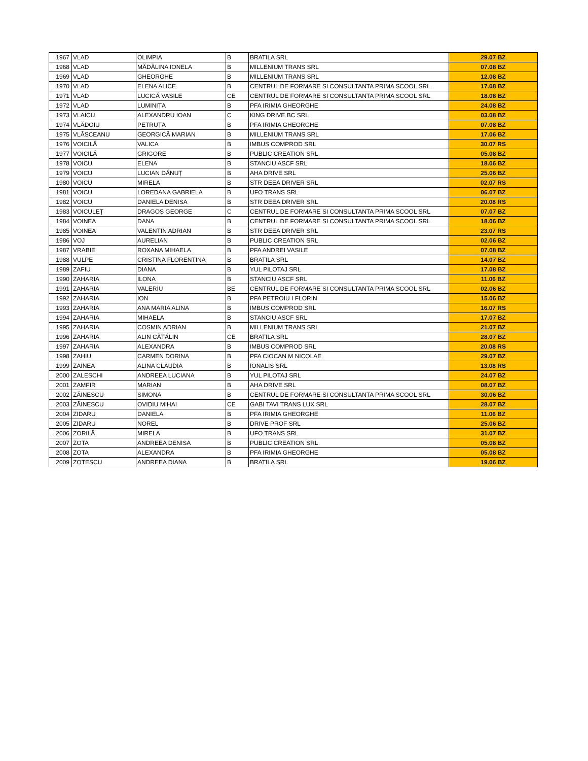| 1967 | VLAD | OLIMPIA | B | BRATILA SRL | 29.07 BZ |
| 1968 | VLAD | MĂDĂLINA IONELA | B | MILLENIUM TRANS SRL | 07.08 BZ |
| 1969 | VLAD | GHEORGHE | B | MILLENIUM TRANS SRL | 12.08 BZ |
| 1970 | VLAD | ELENA ALICE | B | CENTRUL DE FORMARE SI CONSULTANTA PRIMA SCOOL SRL | 17.08 BZ |
| 1971 | VLAD | LUCICĂ VASILE | CE | CENTRUL DE FORMARE SI CONSULTANTA PRIMA SCOOL SRL | 18.08 BZ |
| 1972 | VLAD | LUMINIȚA | B | PFA IRIMIA GHEORGHE | 24.08 BZ |
| 1973 | VLAICU | ALEXANDRU IOAN | C | KING DRIVE BC SRL | 03.08 BZ |
| 1974 | VLĂDOIU | PETRUȚA | B | PFA IRIMIA GHEORGHE | 07.08 BZ |
| 1975 | VLĂSCEANU | GEORGICĂ MARIAN | B | MILLENIUM TRANS SRL | 17.06 BZ |
| 1976 | VOICILĂ | VALICA | B | IMBUS COMPROD SRL | 30.07 RS |
| 1977 | VOICILĂ | GRIGORE | B | PUBLIC CREATION SRL | 05.08 BZ |
| 1978 | VOICU | ELENA | B | STANCIU ASCF SRL | 18.06 BZ |
| 1979 | VOICU | LUCIAN DĂNUȚ | B | AHA DRIVE SRL | 25.06 BZ |
| 1980 | VOICU | MIRELA | B | STR DEEA DRIVER SRL | 02.07 RS |
| 1981 | VOICU | LOREDANA GABRIELA | B | UFO TRANS SRL | 06.07 BZ |
| 1982 | VOICU | DANIELA DENISA | B | STR DEEA DRIVER SRL | 20.08 RS |
| 1983 | VOICULEȚ | DRAGOȘ GEORGE | C | CENTRUL DE FORMARE SI CONSULTANTA PRIMA SCOOL SRL | 07.07 BZ |
| 1984 | VOINEA | DANA | B | CENTRUL DE FORMARE SI CONSULTANTA PRIMA SCOOL SRL | 18.06 BZ |
| 1985 | VOINEA | VALENTIN ADRIAN | B | STR DEEA DRIVER SRL | 23.07 RS |
| 1986 | VOJ | AURELIAN | B | PUBLIC CREATION SRL | 02.06 BZ |
| 1987 | VRABIE | ROXANA MIHAELA | B | PFA ANDREI VASILE | 07.08 BZ |
| 1988 | VULPE | CRISTINA FLORENTINA | B | BRATILA SRL | 14.07 BZ |
| 1989 | ZAFIU | DIANA | B | YUL PILOTAJ SRL | 17.08 BZ |
| 1990 | ZAHARIA | ILONA | B | STANCIU ASCF SRL | 11.06 BZ |
| 1991 | ZAHARIA | VALERIU | BE | CENTRUL DE FORMARE SI CONSULTANTA PRIMA SCOOL SRL | 02.06 BZ |
| 1992 | ZAHARIA | ION | B | PFA PETROIU I FLORIN | 15.06 BZ |
| 1993 | ZAHARIA | ANA MARIA ALINA | B | IMBUS COMPROD SRL | 16.07 RS |
| 1994 | ZAHARIA | MIHAELA | B | STANCIU ASCF SRL | 17.07 BZ |
| 1995 | ZAHARIA | COSMIN ADRIAN | B | MILLENIUM TRANS SRL | 21.07 BZ |
| 1996 | ZAHARIA | ALIN CĂTĂLIN | CE | BRATILA SRL | 28.07 BZ |
| 1997 | ZAHARIA | ALEXANDRA | B | IMBUS COMPROD SRL | 20.08 RS |
| 1998 | ZAHIU | CARMEN DORINA | B | PFA CIOCAN M NICOLAE | 29.07 BZ |
| 1999 | ZAINEA | ALINA CLAUDIA | B | IONALIS SRL | 13.08 RS |
| 2000 | ZALESCHI | ANDREEA LUCIANA | B | YUL PILOTAJ SRL | 24.07 BZ |
| 2001 | ZAMFIR | MARIAN | B | AHA DRIVE SRL | 08.07 BZ |
| 2002 | ZĂINESCU | SIMONA | B | CENTRUL DE FORMARE SI CONSULTANTA PRIMA SCOOL SRL | 30.06 BZ |
| 2003 | ZĂINESCU | OVIDIU MIHAI | CE | GABI TAVI TRANS LUX SRL | 28.07 BZ |
| 2004 | ZIDARU | DANIELA | B | PFA IRIMIA GHEORGHE | 11.06 BZ |
| 2005 | ZIDARU | NOREL | B | DRIVE PROF SRL | 25.06 BZ |
| 2006 | ZORILĂ | MIRELA | B | UFO TRANS SRL | 31.07 BZ |
| 2007 | ZOTA | ANDREEA DENISA | B | PUBLIC CREATION SRL | 05.08 BZ |
| 2008 | ZOTA | ALEXANDRA | B | PFA IRIMIA GHEORGHE | 05.08 BZ |
| 2009 | ZOTESCU | ANDREEA DIANA | B | BRATILA SRL | 19.06 BZ |